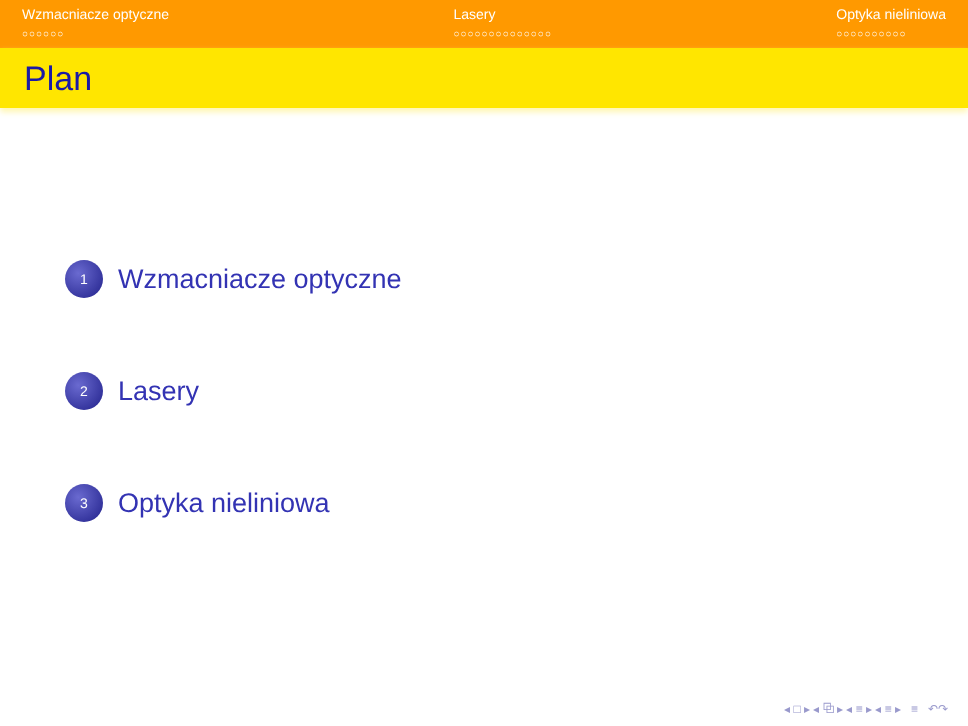Wzmacniacze optyczne
○○○○○○
Lasery
○○○○○○○○○○○○○○
Optyka nieliniowa
○○○○○○○○○○
Plan
1
Wzmacniacze optyczne
2
Lasery
3
Optyka nieliniowa
◂ □ ▸ ◂ ⧉ ▸ ◂ ≡ ▸ ◂ ≡ ▸ ≡ ↶↷